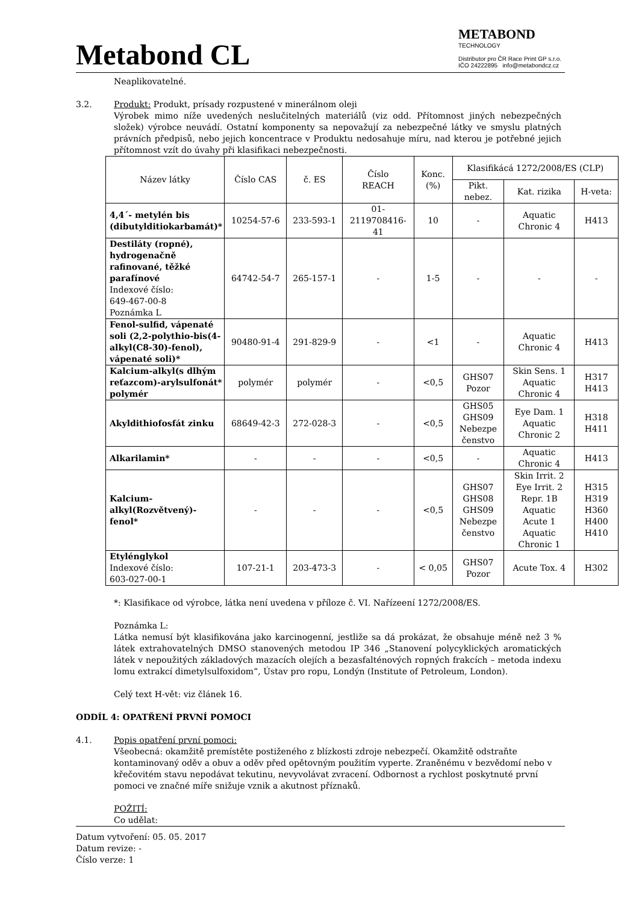Metabond CL
METABOND
TECHNOLOGY
Distributor pro ČR Race Print GP s.r.o.
IČO 24222895 info@metabondcz.cz
Neaplikovatelné.
3.2. Produkt: Produkt, prísady rozpustené v minerálnom oleji
Výrobek mimo níže uvedených neslučitelných materiálů (viz odd. Přítomnost jiných nebezpečných složek) výrobce neuvádí. Ostatní komponenty sa nepovažují za nebezpečné látky ve smyslu platných právních předpisů, nebo jejich koncentrace v Produktu nedosahuje míru, nad kterou je potřebné jejich přítomnost vzít do úvahy při klasifikaci nebezpečnosti.
| Název látky | Číslo CAS | č. ES | Číslo REACH | Konc. (%) | Klasifikácá 1272/2008/ES (CLP) | | |
| --- | --- | --- | --- | --- | --- | --- | --- |
| | | | | | Pikt. nebez. | Kat. rizika | H-veta: |
| 4,4´- metylén bis (dibutylditiokarbamát)* | 10254-57-6 | 233-593-1 | 01- 2119708416- 41 | 10 | - | Aquatic Chronic 4 | H413 |
| Destiláty (ropné), hydrogenačně rafinované, těžké parafínové Indexové číslo: 649-467-00-8 Poznámka L | 64742-54-7 | 265-157-1 | - | 1-5 | - | - | - |
| Fenol-sulfid, vápenaté soli (2,2-polythio-bis(4-alkyl(C8-30)-fenol), vápenaté soli)* | 90480-91-4 | 291-829-9 | - | <1 | - | Aquatic Chronic 4 | H413 |
| Kalcium-alkyl(s dlhým reťazcom)-arylsulfonát* polymér | polymér | polymér | - | <0,5 | GHS07 Pozor | Skin Sens. 1 Aquatic Chronic 4 | H317 H413 |
| Akyldithiofosfát zinku | 68649-42-3 | 272-028-3 | - | <0,5 | GHS05 GHS09 Nebezpe čenstvo | Eye Dam. 1 Aquatic Chronic 2 | H318 H411 |
| Alkarilamin* | - | - | - | <0,5 | - | Aquatic Chronic 4 | H413 |
| Kalcium-alkyl(Rozvětvený)-fenol* | - | - | - | <0,5 | GHS07 GHS08 GHS09 Nebezpe čenstvo | Skin Irrit. 2 Eye Irrit. 2 Repr. 1B Aquatic Acute 1 Aquatic Chronic 1 | H315 H319 H360 H400 H410 |
| Etylénglykol Indexové číslo: 603-027-00-1 | 107-21-1 | 203-473-3 | - | < 0,05 | GHS07 Pozor | Acute Tox. 4 | H302 |
*: Klasifikace od výrobce, látka není uvedena v příloze č. VI. Nařízeení 1272/2008/ES.
Poznámka L:
Látka nemusí být klasifikována jako karcinogenní, jestliže sa dá prokázat, že obsahuje méně než 3 % látek extrahovatelných DMSO stanovených metodou IP 346 „Stanovení polycyklických aromatických látek v nepoužitých základových mazacích olejích a bezasfalténových ropných frakcích – metoda indexu lomu extrakcí dimetylsulfoxidom“, Ústav pro ropu, Londýn (Institute of Petroleum, London).
Celý text H-vět: viz článek 16.
ODDÍL 4: OPATŘENÍ PRVNÍ POMOCI
4.1. Popis opatření první pomoci:
Všeobecná: okamžitě premístěte postiženého z blízkosti zdroje nebezpečí. Okamžitě odstraňte kontaminovaný oděv a obuv a oděv před opětovným použitím vyperte. Zraněnému v bezvědomí nebo v křečovitém stavu nepodávat tekutinu, nevyvolávat zvracení. Odbornost a rychlost poskytnuté první pomoci ve značné míře snižuje vznik a akutnost příznaků.
POŽITÍ:
Co udělat:
Datum vytvoření: 05. 05. 2017
Datum revize: -
Číslo verze: 1